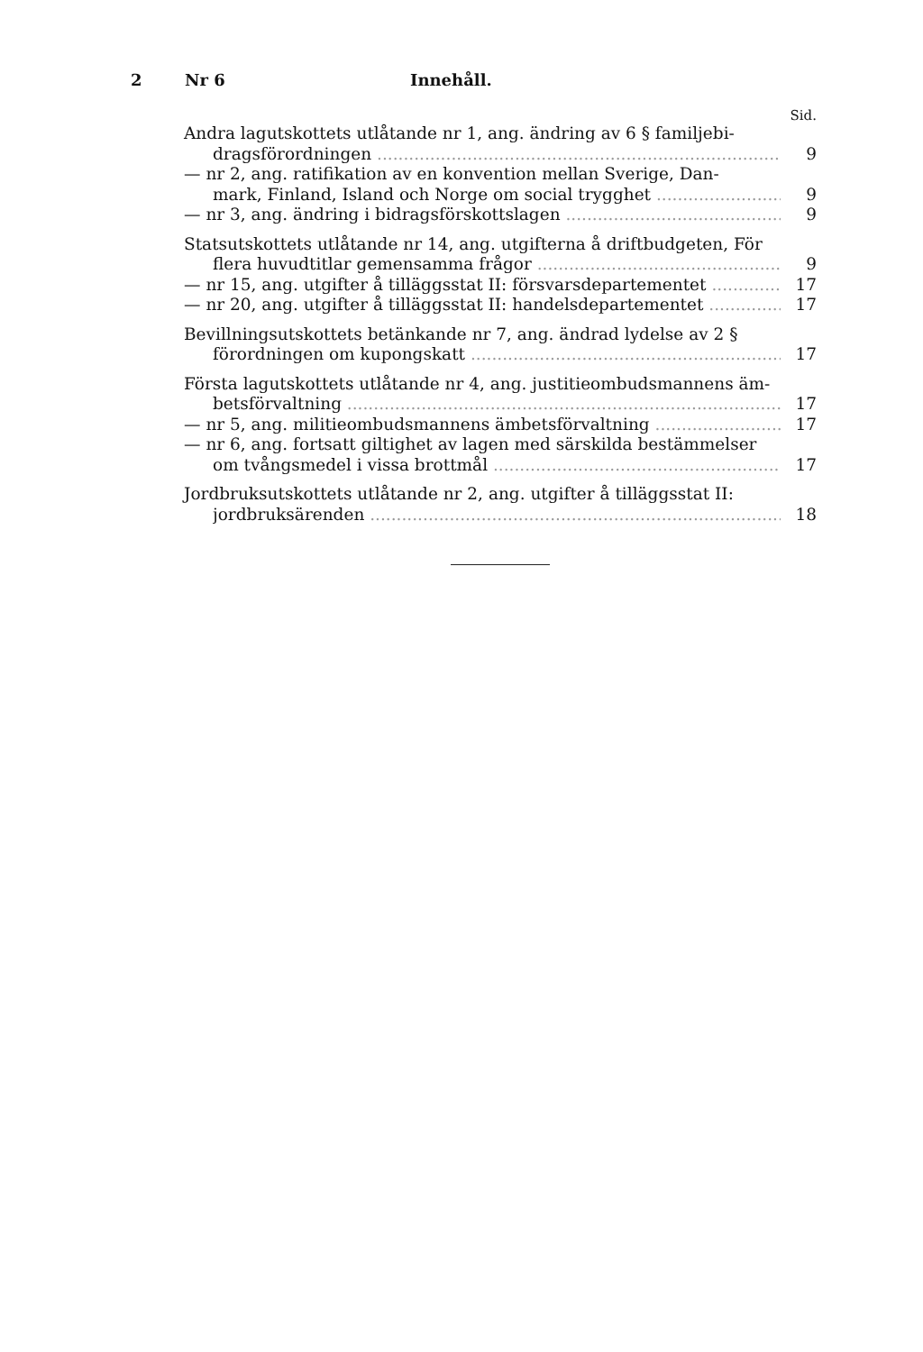2 Nr 6 Innehåll.
Sid.
Andra lagutskottets utlåtande nr 1, ang. ändring av 6 § familjebi-
dragsförordningen 9
— nr 2, ang. ratifikation av en konvention mellan Sverige, Dan-
mark, Finland, Island och Norge om social trygghet 9
— nr 3, ang. ändring i bidragsförskottslagen 9
Statsutskottets utlåtande nr 14, ang. utgifterna å driftbudgeten, För
flera huvudtitlar gemensamma frågor 9
— nr 15, ang. utgifter å tilläggsstat II: försvarsdepartementet 17
— nr 20, ang. utgifter å tilläggsstat II: handelsdepartementet 17
Bevillningsutskottets betänkande nr 7, ang. ändrad lydelse av 2 §
förordningen om kupongskatt 17
Första lagutskottets utlåtande nr 4, ang. justitieombudsmannens äm-
betsförvaltning 17
— nr 5, ang. militieombudsmannens ämbetsförvaltning 17
— nr 6, ang. fortsatt giltighet av lagen med särskilda bestämmelser
om tvångsmedel i vissa brottmål 17
Jordbruksutskottets utlåtande nr 2, ang. utgifter å tilläggsstat II:
jordbruksärenden 18